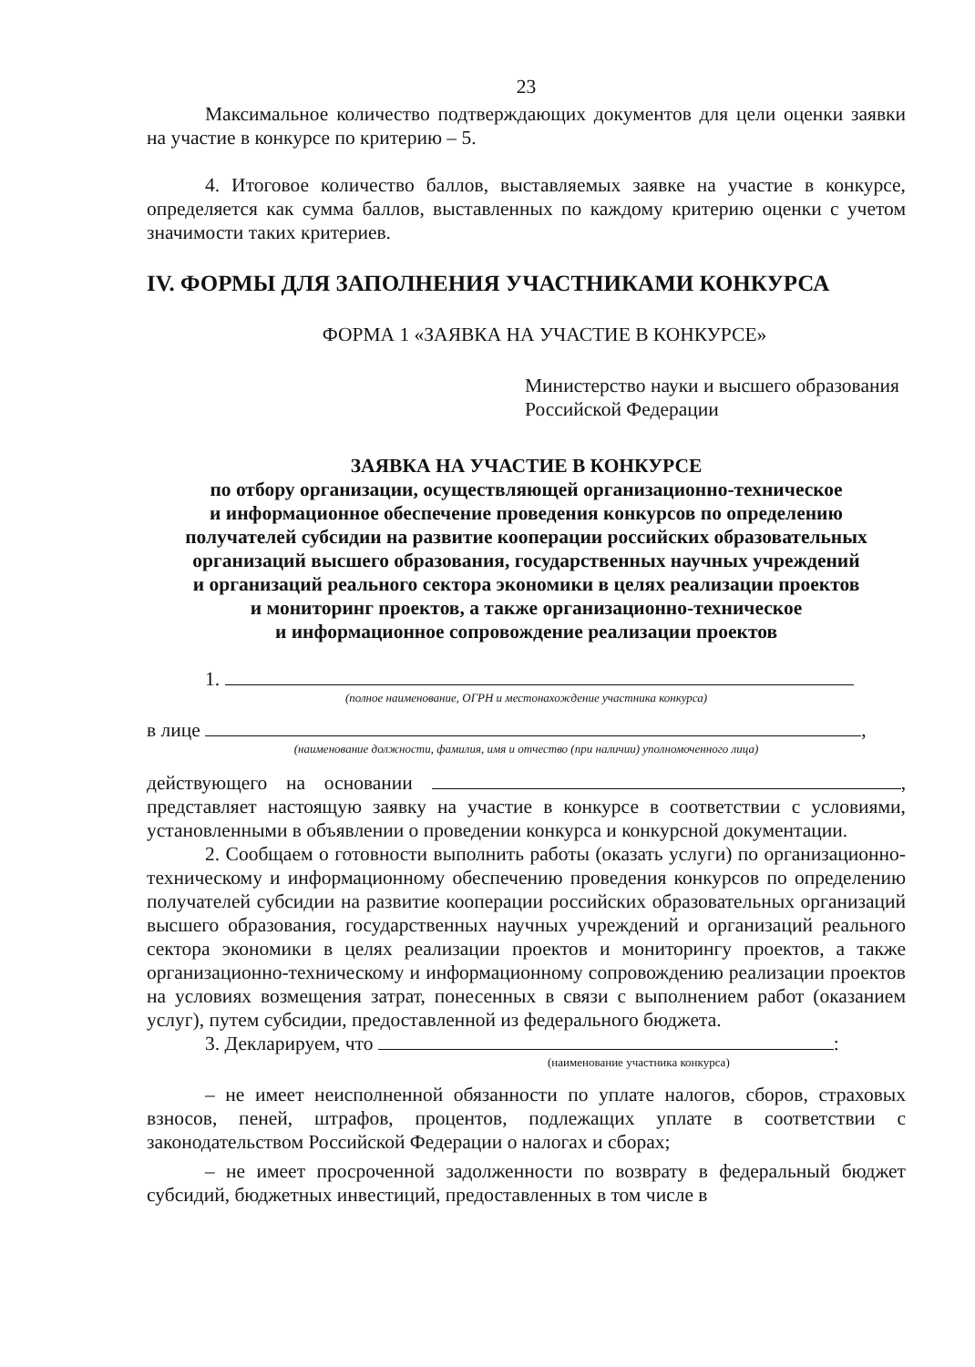23
Максимальное количество подтверждающих документов для цели оценки заявки на участие в конкурсе по критерию – 5.
4. Итоговое количество баллов, выставляемых заявке на участие в конкурсе, определяется как сумма баллов, выставленных по каждому критерию оценки с учетом значимости таких критериев.
IV. ФОРМЫ ДЛЯ ЗАПОЛНЕНИЯ УЧАСТНИКАМИ КОНКУРСА
ФОРМА 1 «ЗАЯВКА НА УЧАСТИЕ В КОНКУРСЕ»
Министерство науки и высшего образования Российской Федерации
ЗАЯВКА НА УЧАСТИЕ В КОНКУРСЕ
по отбору организации, осуществляющей организационно-техническое
и информационное обеспечение проведения конкурсов по определению
получателей субсидии на развитие кооперации российских образовательных
организаций высшего образования, государственных научных учреждений
и организаций реального сектора экономики в целях реализации проектов
и мониторинг проектов, а также организационно-техническое
и информационное сопровождение реализации проектов
1.
(полное наименование, ОГРН и местонахождение участника конкурса)
в лице ,
(наименование должности, фамилия, имя и отчество (при наличии) уполномоченного лица)
действующего на основании , представляет настоящую заявку на участие в конкурсе в соответствии с условиями, установленными в объявлении о проведении конкурса и конкурсной документации.
2. Сообщаем о готовности выполнить работы (оказать услуги) по организационно-техническому и информационному обеспечению проведения конкурсов по определению получателей субсидии на развитие кооперации российских образовательных организаций высшего образования, государственных научных учреждений и организаций реального сектора экономики в целях реализации проектов и мониторингу проектов, а также организационно-техническому и информационному сопровождению реализации проектов на условиях возмещения затрат, понесенных в связи с выполнением работ (оказанием услуг), путем субсидии, предоставленной из федерального бюджета.
3. Декларируем, что :
(наименование участника конкурса)
– не имеет неисполненной обязанности по уплате налогов, сборов, страховых взносов, пеней, штрафов, процентов, подлежащих уплате в соответствии с законодательством Российской Федерации о налогах и сборах;
– не имеет просроченной задолженности по возврату в федеральный бюджет субсидий, бюджетных инвестиций, предоставленных в том числе в